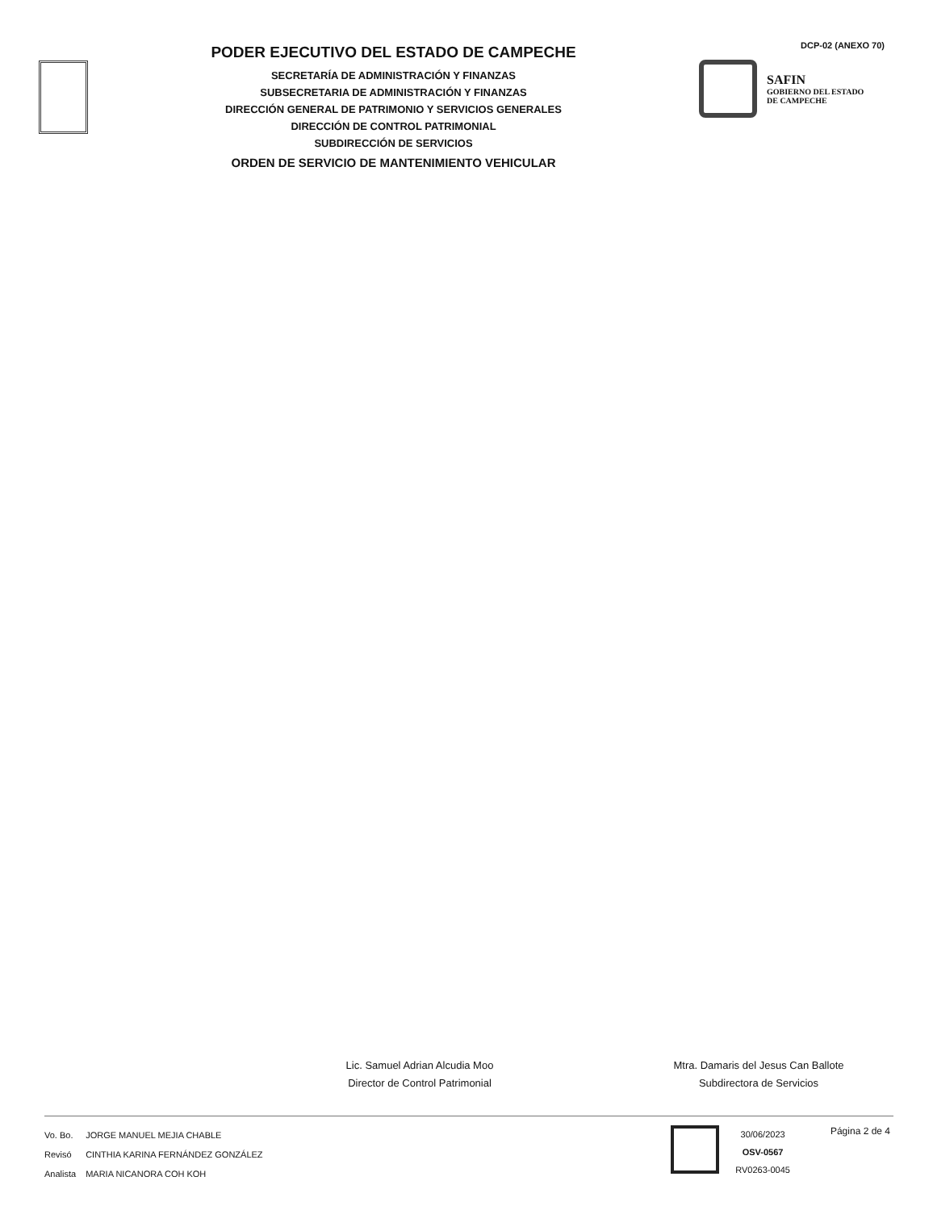PODER EJECUTIVO DEL ESTADO DE CAMPECHE
SECRETARÍA DE ADMINISTRACIÓN Y FINANZAS
SUBSECRETARIA DE ADMINISTRACIÓN Y FINANZAS
DIRECCIÓN GENERAL DE PATRIMONIO Y SERVICIOS GENERALES
DIRECCIÓN DE CONTROL PATRIMONIAL
SUBDIRECCIÓN DE SERVICIOS
ORDEN DE SERVICIO DE MANTENIMIENTO VEHICULAR
DCP-02 (ANEXO 70)
SAFIN
GOBIERNO DEL ESTADO
DE CAMPECHE
Lic. Samuel Adrian Alcudia Moo
Director de Control Patrimonial
Mtra. Damaris del Jesus Can Ballote
Subdirectora de Servicios
| Vo. Bo. | JORGE MANUEL MEJIA CHABLE |
| Revisó | CINTHIA KARINA FERNÁNDEZ GONZÁLEZ |
| Analista | MARIA NICANORA COH KOH |
30/06/2023
OSV-0567
RV0263-0045
Página 2 de 4